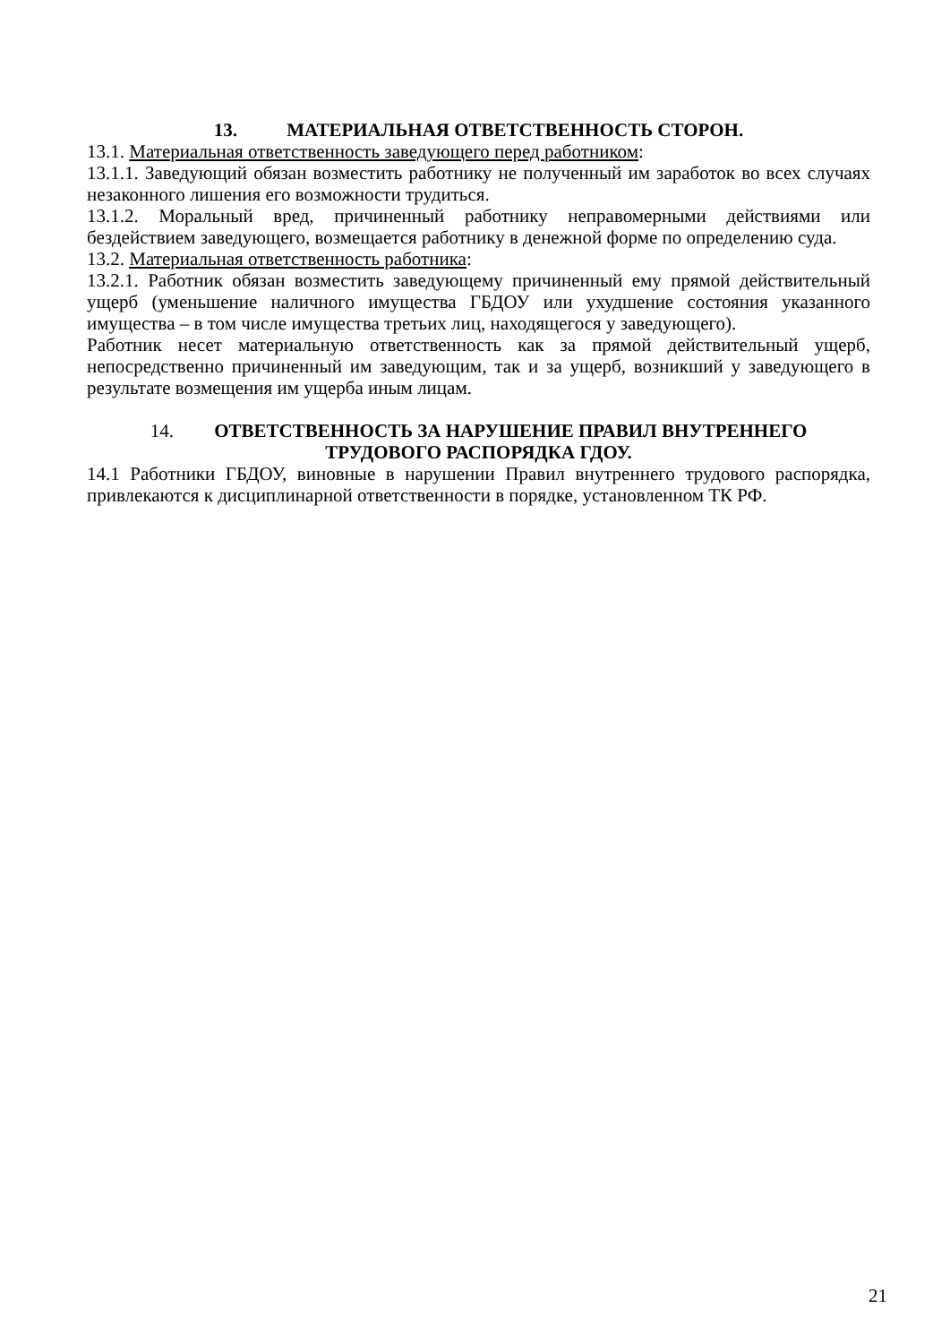13. МАТЕРИАЛЬНАЯ ОТВЕТСТВЕННОСТЬ СТОРОН.
13.1. Материальная ответственность заведующего перед работником:
13.1.1. Заведующий обязан возместить работнику не полученный им заработок во всех случаях незаконного лишения его возможности трудиться.
13.1.2. Моральный вред, причиненный работнику неправомерными действиями или бездействием заведующего, возмещается работнику в денежной форме по определению суда.
13.2. Материальная ответственность работника:
13.2.1. Работник обязан возместить заведующему причиненный ему прямой действительный ущерб (уменьшение наличного имущества ГБДОУ или ухудшение состояния указанного имущества – в том числе имущества третьих лиц, находящегося у заведующего).
Работник несет материальную ответственность как за прямой действительный ущерб, непосредственно причиненный им заведующим, так и за ущерб, возникший у заведующего в результате возмещения им ущерба иным лицам.
14. ОТВЕТСТВЕННОСТЬ ЗА НАРУШЕНИЕ ПРАВИЛ ВНУТРЕННЕГО
ТРУДОВОГО РАСПОРЯДКА ГДОУ.
14.1 Работники ГБДОУ, виновные в нарушении Правил внутреннего трудового распорядка, привлекаются к дисциплинарной ответственности в порядке, установленном ТК РФ.
21